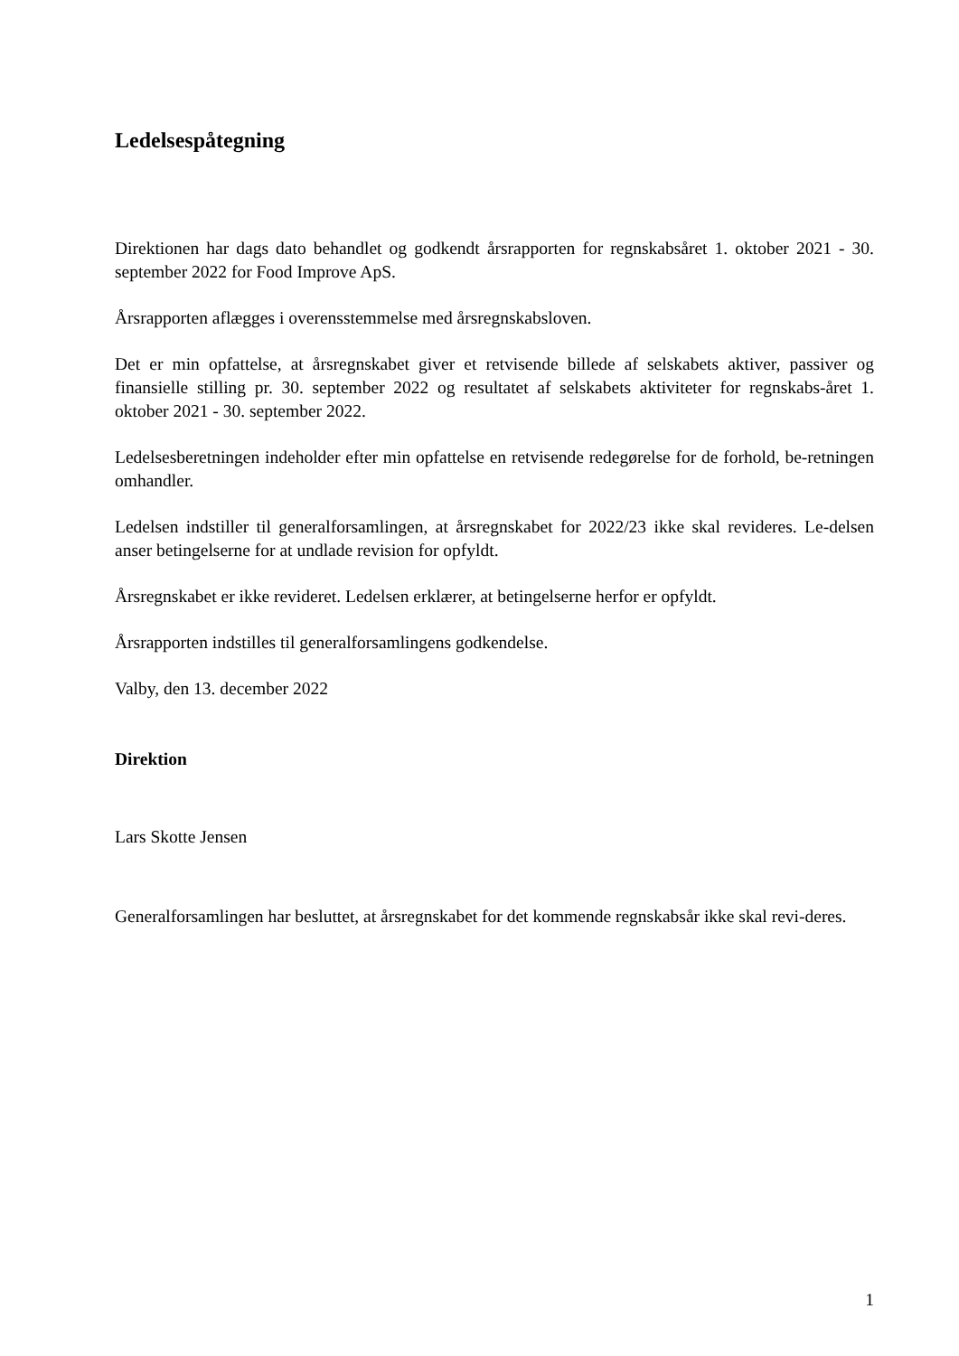Ledelsespåtegning
Direktionen har dags dato behandlet og godkendt årsrapporten for regnskabsåret 1. oktober 2021 - 30. september 2022 for Food Improve ApS.
Årsrapporten aflægges i overensstemmelse med årsregnskabsloven.
Det er min opfattelse, at årsregnskabet giver et retvisende billede af selskabets aktiver, passiver og finansielle stilling pr. 30. september 2022 og resultatet af selskabets aktiviteter for regnskabs-året 1. oktober 2021 - 30. september 2022.
Ledelsesberetningen indeholder efter min opfattelse en retvisende redegørelse for de forhold, be-retningen omhandler.
Ledelsen indstiller til generalforsamlingen, at årsregnskabet for 2022/23 ikke skal revideres. Le-delsen anser betingelserne for at undlade revision for opfyldt.
Årsregnskabet er ikke revideret. Ledelsen erklærer, at betingelserne herfor er opfyldt.
Årsrapporten indstilles til generalforsamlingens godkendelse.
Valby, den 13. december 2022
Direktion
Lars Skotte Jensen
Generalforsamlingen har besluttet, at årsregnskabet for det kommende regnskabsår ikke skal revi-deres.
1